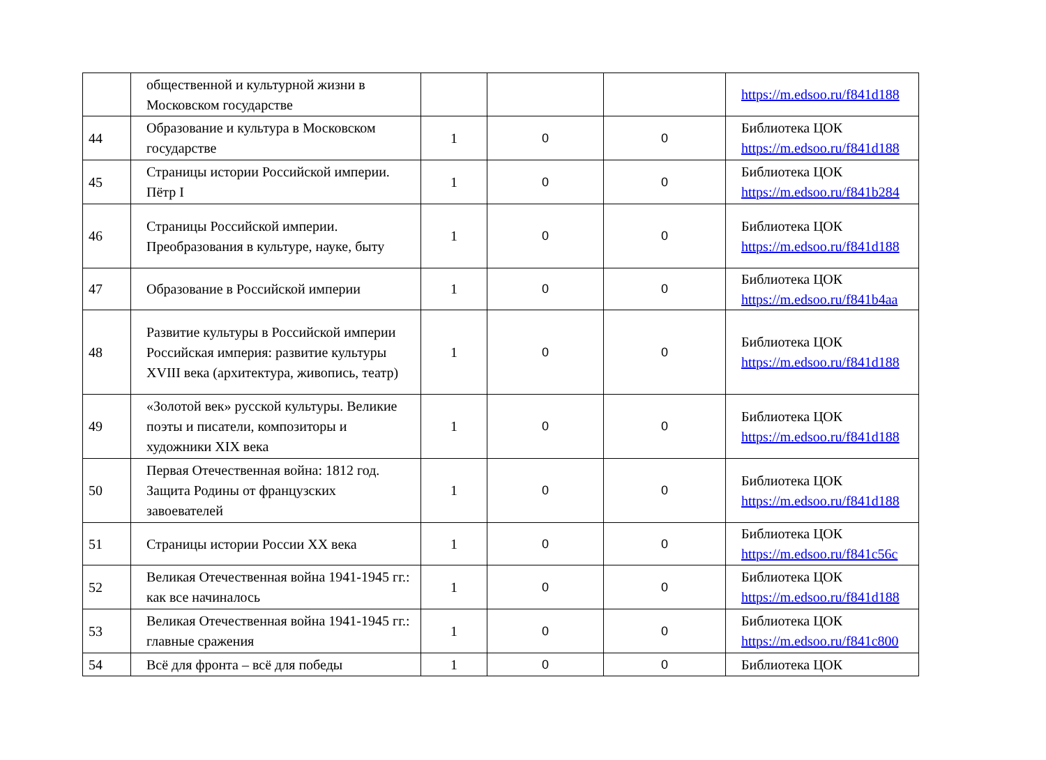| | общественной и культурной жизни в Московском государстве | | | | https://m.edsoo.ru/f841d188 |
| 44 | Образование и культура в Московском государстве | 1 | 0 | 0 | Библиотека ЦОК https://m.edsoo.ru/f841d188 |
| 45 | Страницы истории Российской империи. Пётр I | 1 | 0 | 0 | Библиотека ЦОК https://m.edsoo.ru/f841b284 |
| 46 | Страницы Российской империи. Преобразования в культуре, науке, быту | 1 | 0 | 0 | Библиотека ЦОК https://m.edsoo.ru/f841d188 |
| 47 | Образование в Российской империи | 1 | 0 | 0 | Библиотека ЦОК https://m.edsoo.ru/f841b4aa |
| 48 | Развитие культуры в Российской империи Российская империя: развитие культуры XVIII века (архитектура, живопись, театр) | 1 | 0 | 0 | Библиотека ЦОК https://m.edsoo.ru/f841d188 |
| 49 | «Золотой век» русской культуры. Великие поэты и писатели, композиторы и художники XIX века | 1 | 0 | 0 | Библиотека ЦОК https://m.edsoo.ru/f841d188 |
| 50 | Первая Отечественная война: 1812 год. Защита Родины от французских завоевателей | 1 | 0 | 0 | Библиотека ЦОК https://m.edsoo.ru/f841d188 |
| 51 | Страницы истории России XX века | 1 | 0 | 0 | Библиотека ЦОК https://m.edsoo.ru/f841c56c |
| 52 | Великая Отечественная война 1941-1945 гг.: как все начиналось | 1 | 0 | 0 | Библиотека ЦОК https://m.edsoo.ru/f841d188 |
| 53 | Великая Отечественная война 1941-1945 гг.: главные сражения | 1 | 0 | 0 | Библиотека ЦОК https://m.edsoo.ru/f841c800 |
| 54 | Всё для фронта – всё для победы | 1 | 0 | 0 | Библиотека ЦОК |